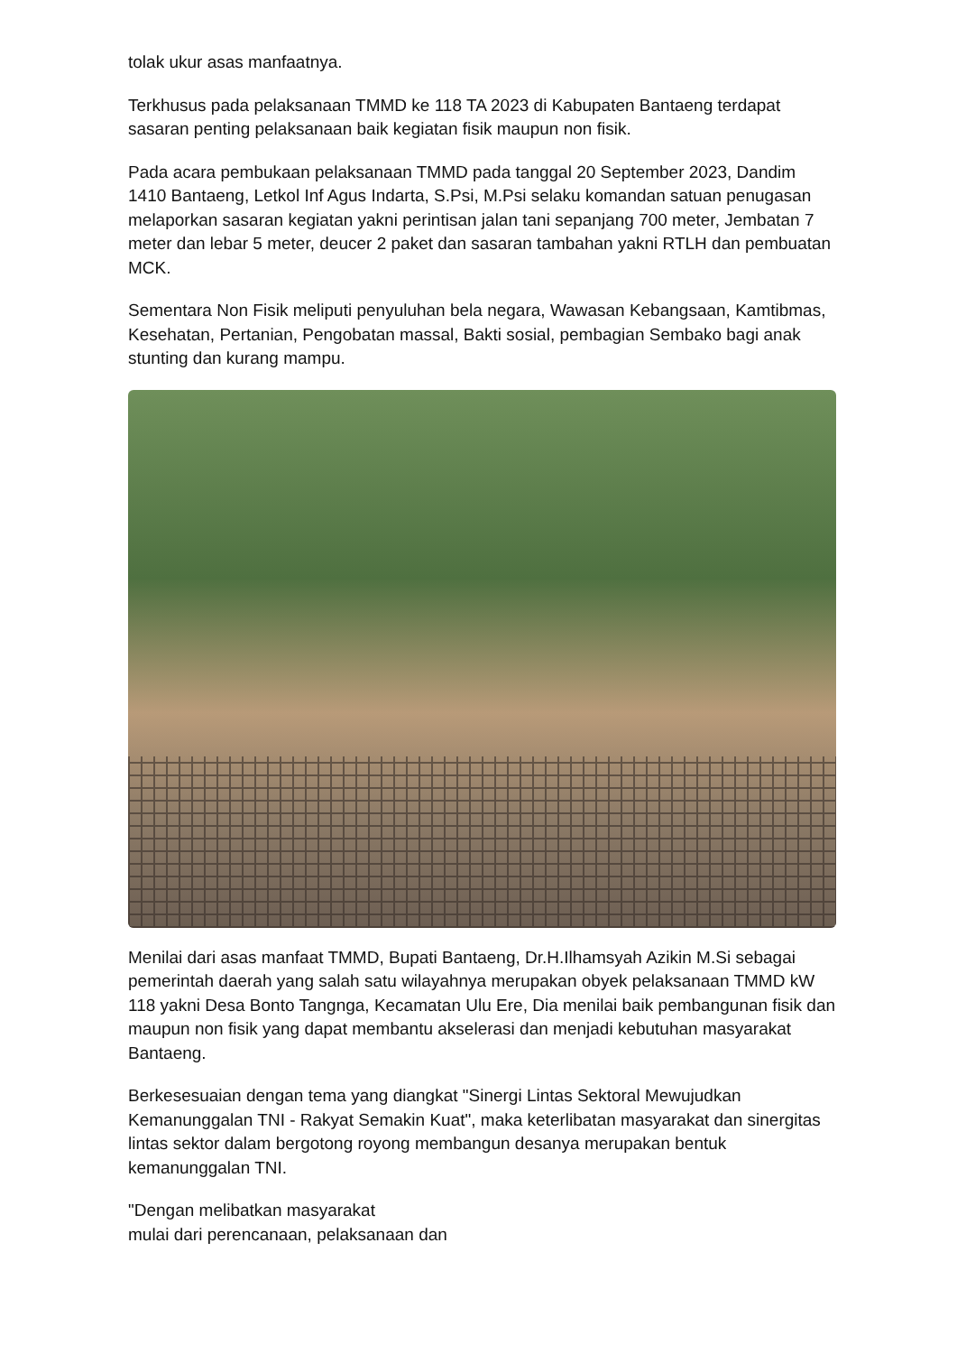tolak ukur asas manfaatnya.
Terkhusus pada pelaksanaan TMMD ke 118 TA 2023 di Kabupaten Bantaeng terdapat sasaran penting pelaksanaan baik kegiatan fisik maupun non fisik.
Pada acara pembukaan pelaksanaan TMMD pada tanggal 20 September 2023, Dandim 1410 Bantaeng, Letkol Inf Agus Indarta, S.Psi, M.Psi selaku komandan satuan penugasan melaporkan sasaran kegiatan yakni perintisan jalan tani sepanjang 700 meter, Jembatan 7 meter dan lebar 5 meter, deucer 2 paket dan sasaran tambahan yakni RTLH dan pembuatan MCK.
Sementara Non Fisik meliputi penyuluhan bela negara, Wawasan Kebangsaan, Kamtibmas, Kesehatan, Pertanian, Pengobatan massal, Bakti sosial, pembagian Sembako bagi anak stunting dan kurang mampu.
Menilai dari asas manfaat TMMD, Bupati Bantaeng, Dr.H.Ilhamsyah Azikin M.Si sebagai pemerintah daerah yang salah satu wilayahnya merupakan obyek pelaksanaan TMMD kW 118 yakni Desa Bonto Tangnga, Kecamatan Ulu Ere, Dia menilai baik pembangunan fisik dan maupun non fisik yang dapat membantu akselerasi dan menjadi kebutuhan masyarakat Bantaeng.
Berkesesuaian dengan tema yang diangkat "Sinergi Lintas Sektoral Mewujudkan Kemanunggalan TNI - Rakyat Semakin Kuat", maka keterlibatan masyarakat dan sinergitas lintas sektor dalam bergotong royong membangun desanya merupakan bentuk kemanunggalan TNI.
"Dengan melibatkan masyarakat
mulai dari perencanaan, pelaksanaan dan